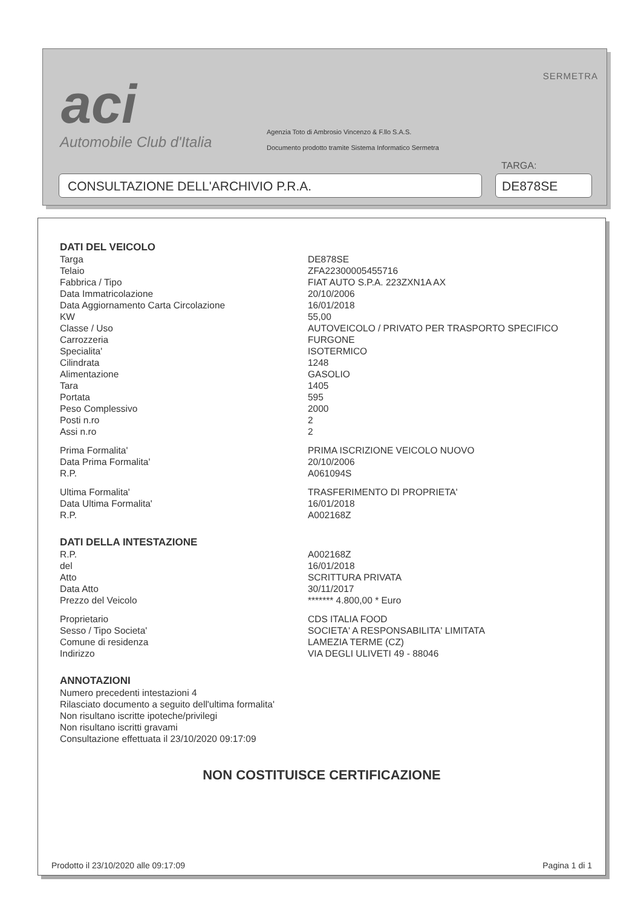aci
Automobile Club d'Italia
SERMETRA
Agenzia Toto di Ambrosio Vincenzo & F.llo S.A.S.
Documento prodotto tramite Sistema Informatico Sermetra
TARGA:
CONSULTAZIONE DELL'ARCHIVIO P.R.A. DE878SE
DATI DEL VEICOLO
| Targa | DE878SE |
| Telaio | ZFA22300005455716 |
| Fabbrica / Tipo | FIAT AUTO S.P.A. 223ZXN1A AX |
| Data Immatricolazione | 20/10/2006 |
| Data Aggiornamento Carta Circolazione | 16/01/2018 |
| KW | 55,00 |
| Classe / Uso | AUTOVEICOLO / PRIVATO PER TRASPORTO SPECIFICO |
| Carrozzeria | FURGONE |
| Specialita' | ISOTERMICO |
| Cilindrata | 1248 |
| Alimentazione | GASOLIO |
| Tara | 1405 |
| Portata | 595 |
| Peso Complessivo | 2000 |
| Posti n.ro | 2 |
| Assi n.ro | 2 |
| Prima Formalita' | PRIMA ISCRIZIONE VEICOLO NUOVO |
| Data Prima Formalita' | 20/10/2006 |
| R.P. | A061094S |
| Ultima Formalita' | TRASFERIMENTO DI PROPRIETA' |
| Data Ultima Formalita' | 16/01/2018 |
| R.P. | A002168Z |
DATI DELLA INTESTAZIONE
| R.P. | A002168Z |
| del | 16/01/2018 |
| Atto | SCRITTURA PRIVATA |
| Data Atto | 30/11/2017 |
| Prezzo del Veicolo | ******* 4.800,00 * Euro |
| Proprietario | CDS ITALIA FOOD |
| Sesso / Tipo Societa' | SOCIETA' A RESPONSABILITA' LIMITATA |
| Comune di residenza | LAMEZIA TERME (CZ) |
| Indirizzo | VIA DEGLI ULIVETI 49 - 88046 |
ANNOTAZIONI
Numero precedenti intestazioni 4
Rilasciato documento a seguito dell'ultima formalita'
Non risultano iscritte ipoteche/privilegi
Non risultano iscritti gravami
Consultazione effettuata il 23/10/2020 09:17:09
NON COSTITUISCE CERTIFICAZIONE
Prodotto il 23/10/2020 alle 09:17:09 Pagina 1 di 1